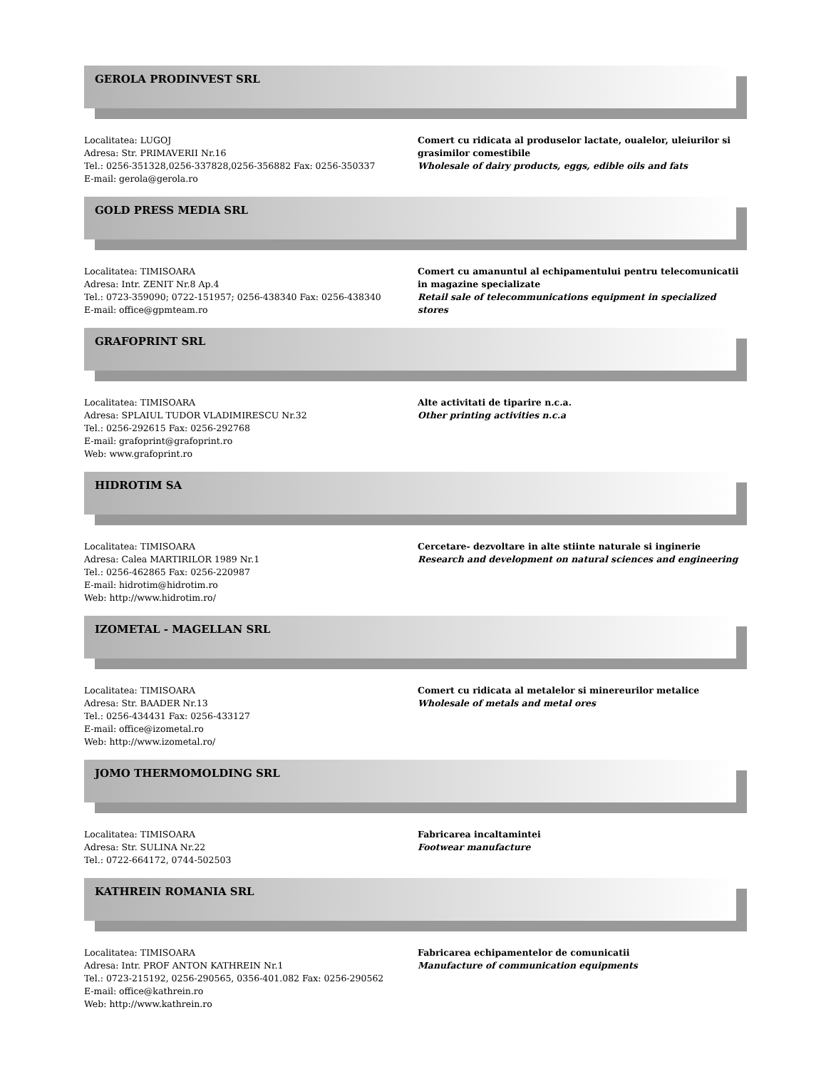GEROLA PRODINVEST SRL
Localitatea: LUGOJ
Adresa: Str. PRIMAVERII Nr.16
Tel.: 0256-351328,0256-337828,0256-356882 Fax: 0256-350337
E-mail: gerola@gerola.ro
Comert cu ridicata al produselor lactate, oualelor, uleiurilor si grasimilor comestibile
Wholesale of dairy products, eggs, edible oils and fats
GOLD PRESS MEDIA SRL
Localitatea: TIMISOARA
Adresa: Intr. ZENIT Nr.8 Ap.4
Tel.: 0723-359090; 0722-151957; 0256-438340 Fax: 0256-438340
E-mail: office@gpmteam.ro
Comert cu amanuntul al echipamentului pentru telecomunicatii in magazine specializate
Retail sale of telecommunications equipment in specialized stores
GRAFOPRINT SRL
Localitatea: TIMISOARA
Adresa: SPLAIUL TUDOR VLADIMIRESCU Nr.32
Tel.: 0256-292615 Fax: 0256-292768
E-mail: grafoprint@grafoprint.ro
Web: www.grafoprint.ro
Alte activitati de tiparire n.c.a.
Other printing activities n.c.a
HIDROTIM SA
Localitatea: TIMISOARA
Adresa: Calea MARTIRILOR 1989 Nr.1
Tel.: 0256-462865 Fax: 0256-220987
E-mail: hidrotim@hidrotim.ro
Web: http://www.hidrotim.ro/
Cercetare- dezvoltare in alte stiinte naturale si inginerie
Research and development on natural sciences and engineering
IZOMETAL - MAGELLAN SRL
Localitatea: TIMISOARA
Adresa: Str. BAADER Nr.13
Tel.: 0256-434431 Fax: 0256-433127
E-mail: office@izometal.ro
Web: http://www.izometal.ro/
Comert cu ridicata al metalelor si minereurilor metalice
Wholesale of metals and metal ores
JOMO THERMOMOLDING SRL
Localitatea: TIMISOARA
Adresa: Str. SULINA Nr.22
Tel.: 0722-664172, 0744-502503
Fabricarea incaltamintei
Footwear manufacture
KATHREIN ROMANIA SRL
Localitatea: TIMISOARA
Adresa: Intr. PROF ANTON KATHREIN Nr.1
Tel.: 0723-215192, 0256-290565, 0356-401.082 Fax: 0256-290562
E-mail: office@kathrein.ro
Web: http://www.kathrein.ro
Fabricarea echipamentelor de comunicatii
Manufacture of communication equipments